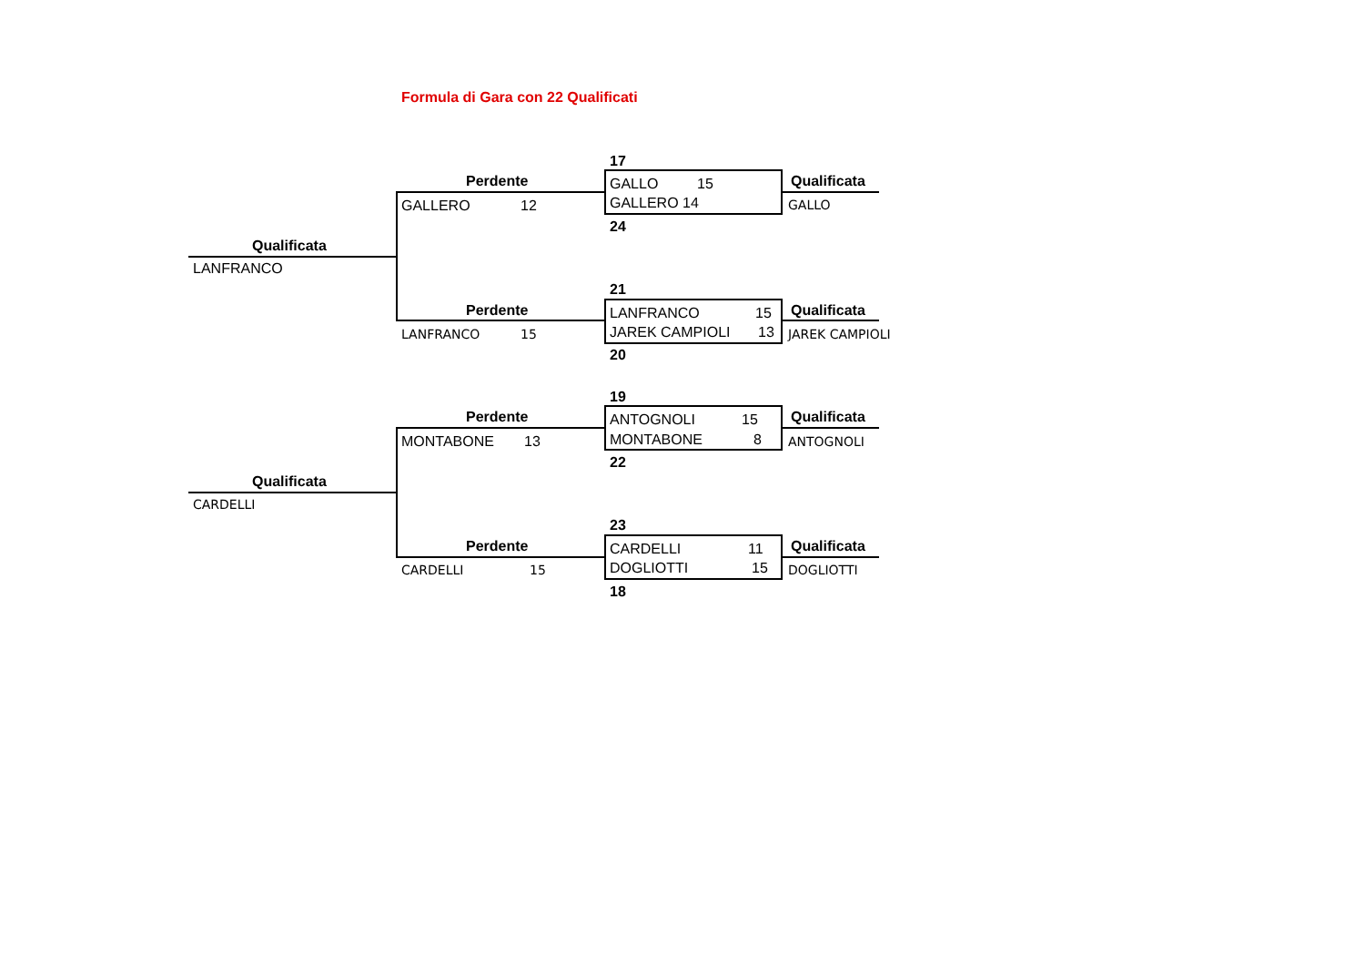Formula di Gara con 22 Qualificati
17
Perdente GALLO 15 Qualificata
GALLERO 12 GALLERO 14 GALLO
24
Qualificata
LANFRANCO
21
Perdente LANFRANCO 15 Qualificata
LANFRANCO 15 JAREK CAMPIOLI 13 JAREK CAMPIOLI
20
19
Perdente ANTOGNOLI 15 Qualificata
MONTABONE 13 MONTABONE 8 ANTOGNOLI
22
Qualificata
CARDELLI
23
Perdente CARDELLI 11 Qualificata
CARDELLI 15 DOGLIOTTI 15 DOGLIOTTI
18